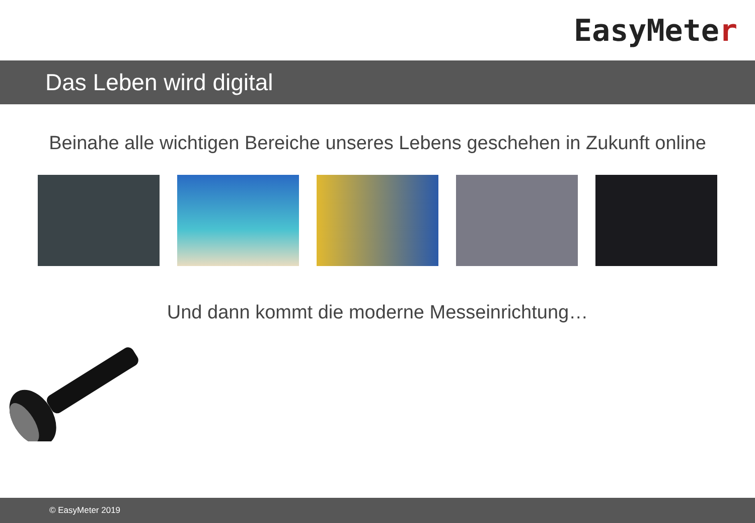EasyMete r
Das Leben wird digital
Beinahe alle wichtigen Bereiche unseres Lebens geschehen in Zukunft online
Und dann kommt die moderne Messeinrichtung…
© EasyMeter 2019